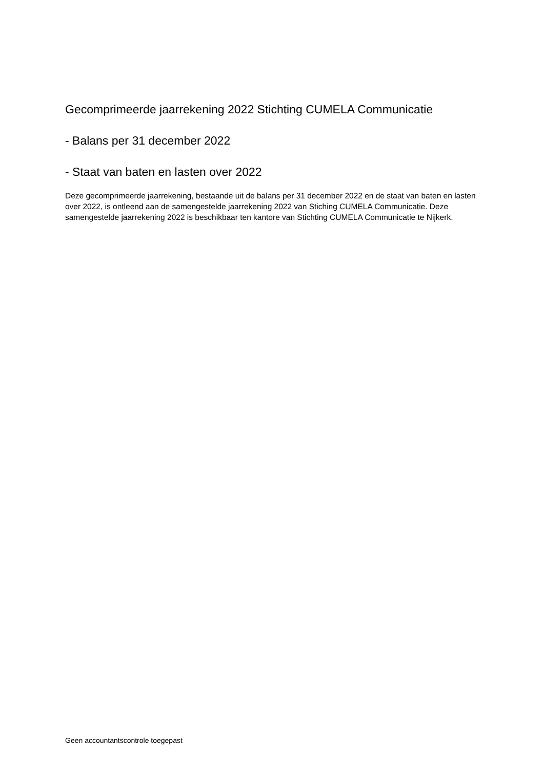Gecomprimeerde jaarrekening 2022 Stichting CUMELA Communicatie
- Balans per 31 december 2022
- Staat van baten en lasten over 2022
Deze gecomprimeerde jaarrekening, bestaande uit de balans per 31 december 2022 en de staat van baten en lasten over 2022, is ontleend aan de samengestelde jaarrekening 2022 van Stiching CUMELA Communicatie. Deze samengestelde jaarrekening 2022 is beschikbaar ten kantore van Stichting CUMELA Communicatie te Nijkerk.
Geen accountantscontrole toegepast